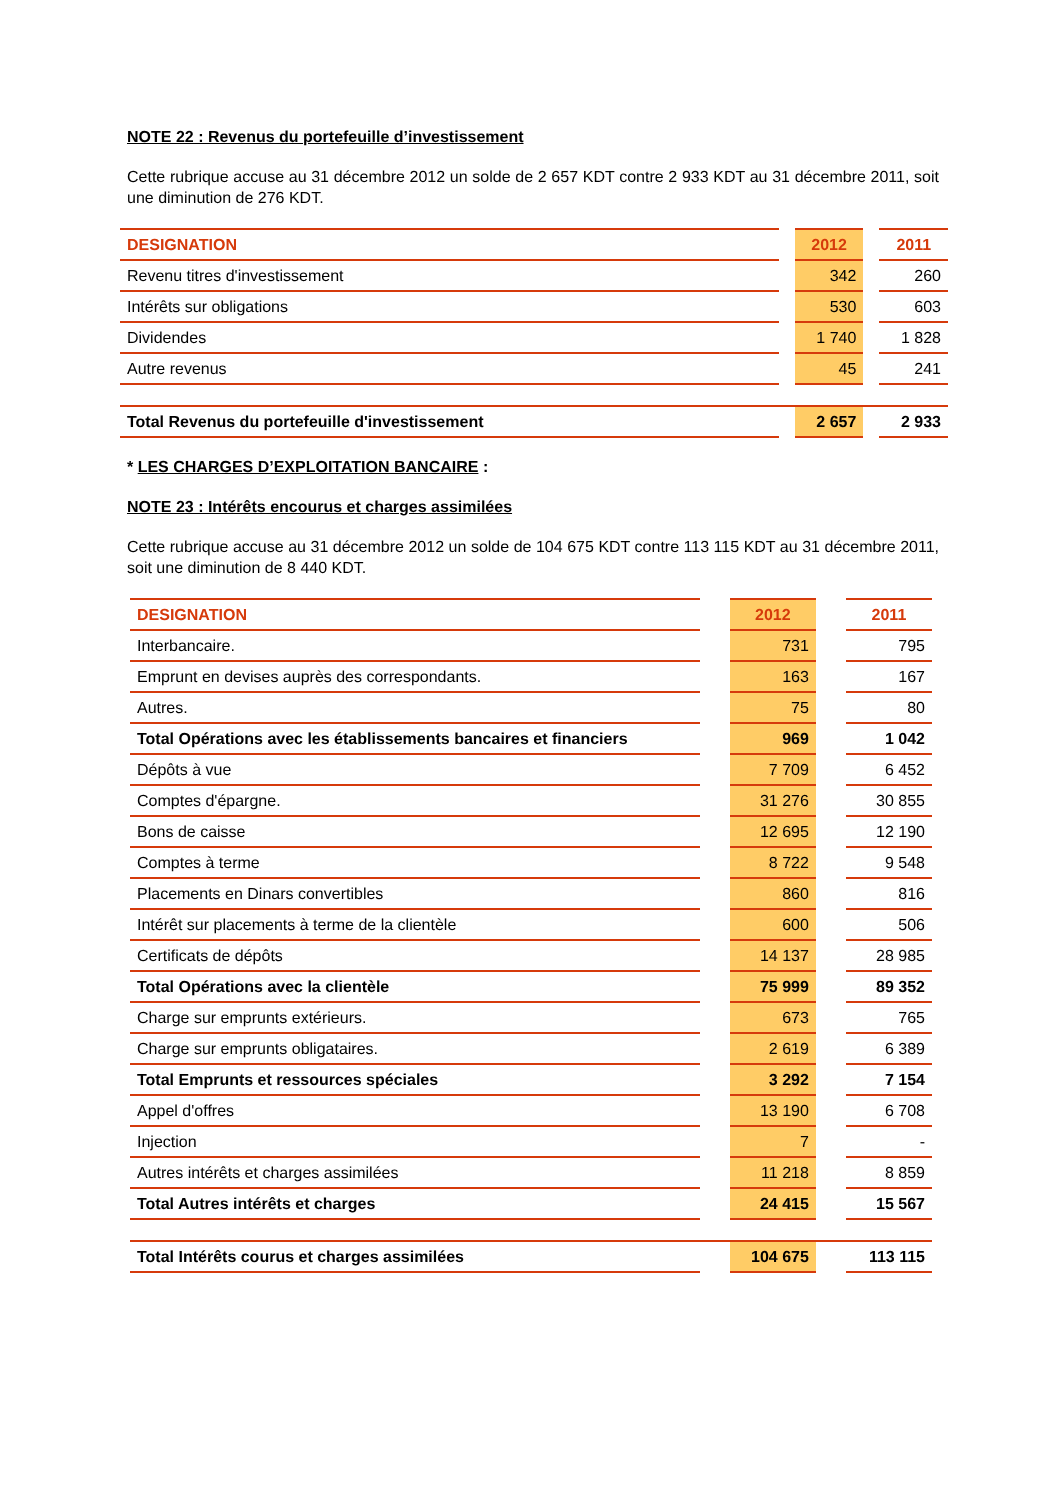NOTE 22 : Revenus du portefeuille d’investissement
Cette rubrique accuse au 31 décembre 2012 un solde de 2 657 KDT contre 2 933 KDT au 31 décembre 2011, soit une diminution de 276 KDT.
| DESIGNATION | | 2012 | | 2011 |
| Revenu titres d'investissement | | 342 | | 260 |
| Intérêts sur obligations | | 530 | | 603 |
| Dividendes | | 1 740 | | 1 828 |
| Autre revenus | | 45 | | 241 |
| Total Revenus du portefeuille d'investissement | | 2 657 | | 2 933 |
* LES CHARGES D’EXPLOITATION BANCAIRE :
NOTE 23 : Intérêts encourus et charges assimilées
Cette rubrique accuse au 31 décembre 2012 un solde de 104 675 KDT contre 113 115 KDT au 31 décembre 2011, soit une diminution de 8 440 KDT.
| DESIGNATION | | 2012 | | 2011 |
| Interbancaire. | | 731 | | 795 |
| Emprunt en devises auprès des correspondants. | | 163 | | 167 |
| Autres. | | 75 | | 80 |
| Total Opérations avec les établissements bancaires et financiers | | 969 | | 1 042 |
| Dépôts à vue | | 7 709 | | 6 452 |
| Comptes d'épargne. | | 31 276 | | 30 855 |
| Bons de caisse | | 12 695 | | 12 190 |
| Comptes à terme | | 8 722 | | 9 548 |
| Placements en Dinars convertibles | | 860 | | 816 |
| Intérêt sur placements à terme de la clientèle | | 600 | | 506 |
| Certificats de dépôts | | 14 137 | | 28 985 |
| Total Opérations avec la clientèle | | 75 999 | | 89 352 |
| Charge sur emprunts extérieurs. | | 673 | | 765 |
| Charge sur emprunts obligataires. | | 2 619 | | 6 389 |
| Total Emprunts et ressources spéciales | | 3 292 | | 7 154 |
| Appel d'offres | | 13 190 | | 6 708 |
| Injection | | 7 | | - |
| Autres intérêts et charges assimilées | | 11 218 | | 8 859 |
| Total Autres intérêts et charges | | 24 415 | | 15 567 |
| Total Intérêts courus et charges assimilées | | 104 675 | | 113 115 |